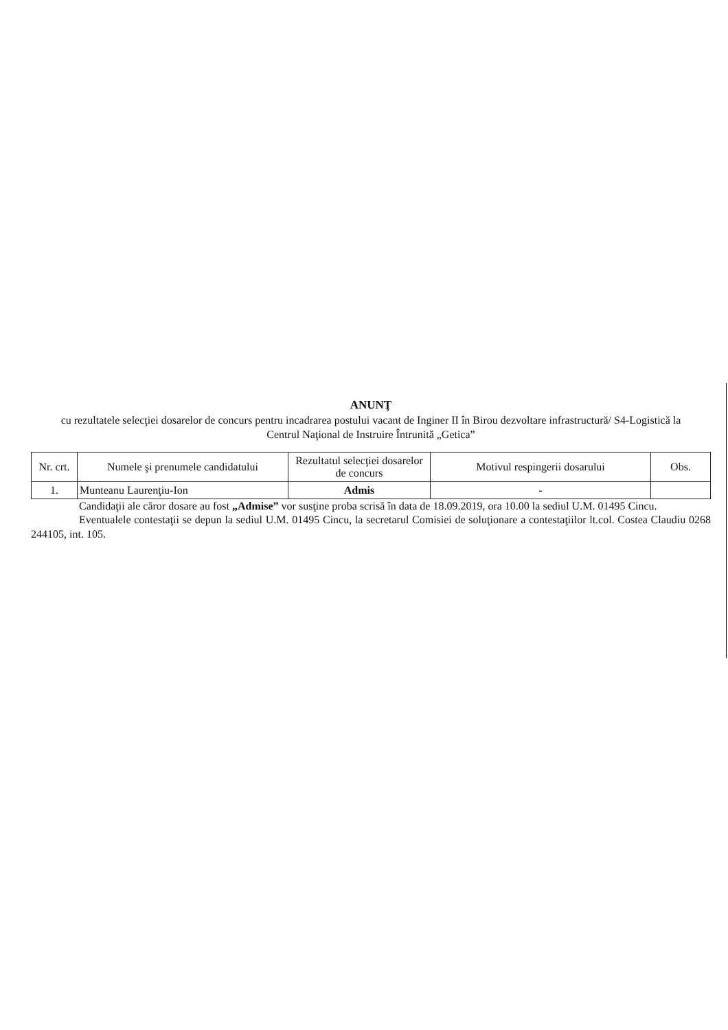ANUNŢ
cu rezultatele selecţiei dosarelor de concurs pentru incadrarea postului vacant de Inginer II în Birou dezvoltare infrastructură/ S4-Logistică la Centrul Naţional de Instruire Întrunită „Getica”
| Nr. crt. | Numele şi prenumele candidatului | Rezultatul selecţiei dosarelor de concurs | Motivul respingerii dosarului | Obs. |
| --- | --- | --- | --- | --- |
| 1. | Munteanu Laurenţiu-Ion | Admis | - | |
Candidaţii ale căror dosare au fost „Admise” vor susţine proba scrisă în data de 18.09.2019, ora 10.00 la sediul U.M. 01495 Cincu.
Eventualele contestaţii se depun la sediul U.M. 01495 Cincu, la secretarul Comisiei de soluţionare a contestaţiilor lt.col. Costea Claudiu 0268 244105, int. 105.